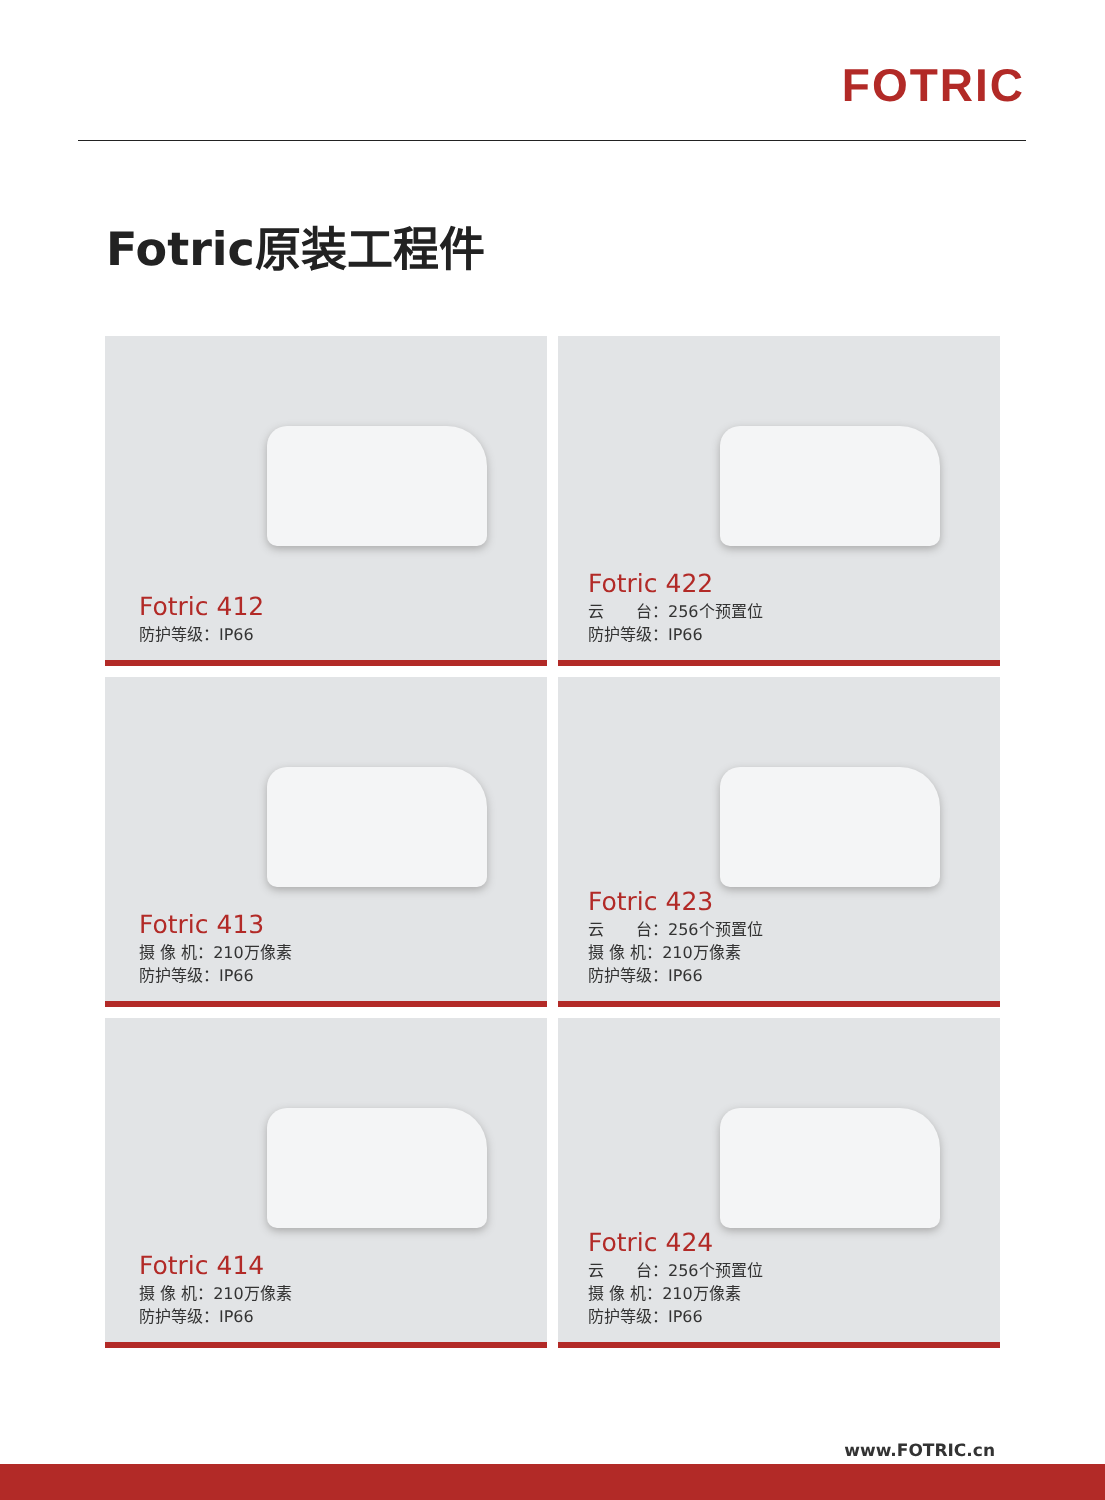FOTRIC
Fotric原装工程件
Fotric 412
防护等级：IP66
Fotric 422
云　　台：256个预置位
防护等级：IP66
Fotric 413
摄 像 机：210万像素
防护等级：IP66
Fotric 423
云　　台：256个预置位
摄 像 机：210万像素
防护等级：IP66
Fotric 414
摄 像 机：210万像素
防护等级：IP66
Fotric 424
云　　台：256个预置位
摄 像 机：210万像素
防护等级：IP66
www.FOTRIC.cn